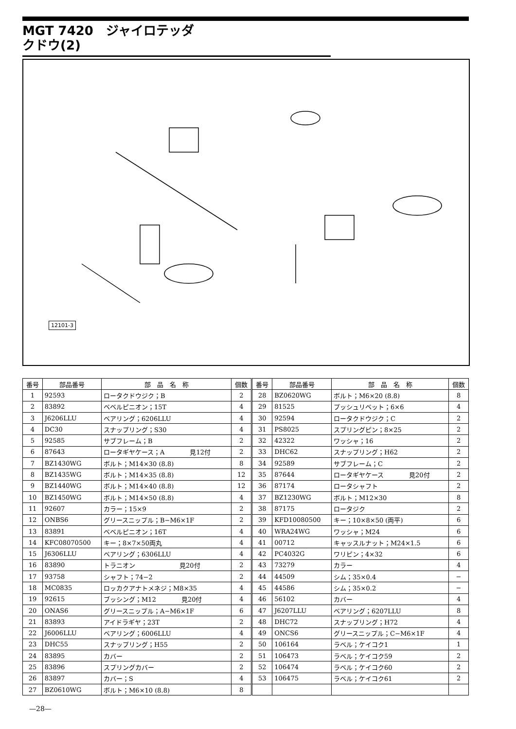MGT 7420　ジャイロテッダ
クドウ(2)
12101-3
| 番号 | 部品番号 | 部 品 名 称 | 個数 | 番号 | 部品番号 | 部 品 名 称 | 個数 |
| --- | --- | --- | --- | --- | --- | --- | --- |
| 1 | 92593 | ロータクドウジク；B | 2 | 28 | BZ0620WG | ボルト；M6×20 (8.8) | 8 |
| 2 | 83892 | ベベルピニオン；15T | 4 | 29 | 81525 | プッシュリベット；6×6 | 4 |
| 3 | J6206LLU | ベアリング；6206LLU | 4 | 30 | 92594 | ロータクドウジク；C | 2 |
| 4 | DC30 | スナップリング；S30 | 4 | 31 | PS8025 | スプリングピン；8×25 | 2 |
| 5 | 92585 | サブフレーム；B | 2 | 32 | 42322 | ワッシャ；16 | 2 |
| 6 | 87643 | ロータギヤケース；A 見12付 | 2 | 33 | DHC62 | スナップリング；H62 | 2 |
| 7 | BZ1430WG | ボルト；M14×30 (8.8) | 8 | 34 | 92589 | サブフレーム；C | 2 |
| 8 | BZ1435WG | ボルト；M14×35 (8.8) | 12 | 35 | 87644 | ロータギヤケース 見20付 | 2 |
| 9 | BZ1440WG | ボルト；M14×40 (8.8) | 12 | 36 | 87174 | ロータシャフト | 2 |
| 10 | BZ1450WG | ボルト；M14×50 (8.8) | 4 | 37 | BZ1230WG | ボルト；M12×30 | 8 |
| 11 | 92607 | カラー；15×9 | 2 | 38 | 87175 | ロータジク | 2 |
| 12 | ONBS6 | グリースニップル；B−M6×1F | 2 | 39 | KFD10080500 | キー；10×8×50 (両平) | 6 |
| 13 | 83891 | ベベルピニオン；16T | 4 | 40 | WRA24WG | ワッシャ；M24 | 6 |
| 14 | KFC08070500 | キー；8×7×50両丸 | 4 | 41 | 00712 | キャッスルナット；M24×1.5 | 6 |
| 15 | J6306LLU | ベアリング；6306LLU | 4 | 42 | PC4032G | ワリピン；4×32 | 6 |
| 16 | 83890 | トラニオン 見20付 | 2 | 43 | 73279 | カラー | 4 |
| 17 | 93758 | シャフト；74−2 | 2 | 44 | 44509 | シム；35×0.4 | − |
| 18 | MC0835 | ロッカクアナトメネジ；M8×35 | 4 | 45 | 44586 | シム；35×0.2 | − |
| 19 | 92615 | ブッシング；M12 見20付 | 4 | 46 | 56102 | カバー | 4 |
| 20 | ONAS6 | グリースニップル；A−M6×1F | 6 | 47 | J6207LLU | ベアリング；6207LLU | 8 |
| 21 | 83893 | アイドラギヤ；23T | 2 | 48 | DHC72 | スナップリング；H72 | 4 |
| 22 | J6006LLU | ベアリング；6006LLU | 4 | 49 | ONCS6 | グリースニップル；C−M6×1F | 4 |
| 23 | DHC55 | スナップリング；H55 | 2 | 50 | 106164 | ラベル；ケイコク1 | 1 |
| 24 | 83895 | カバー | 2 | 51 | 106473 | ラベル；ケイコク59 | 2 |
| 25 | 83896 | スプリングカバー | 2 | 52 | 106474 | ラベル；ケイコク60 | 2 |
| 26 | 83897 | カバー；S | 4 | 53 | 106475 | ラベル；ケイコク61 | 2 |
| 27 | BZ0610WG | ボルト；M6×10 (8.8) | 8 | | | | |
—28—